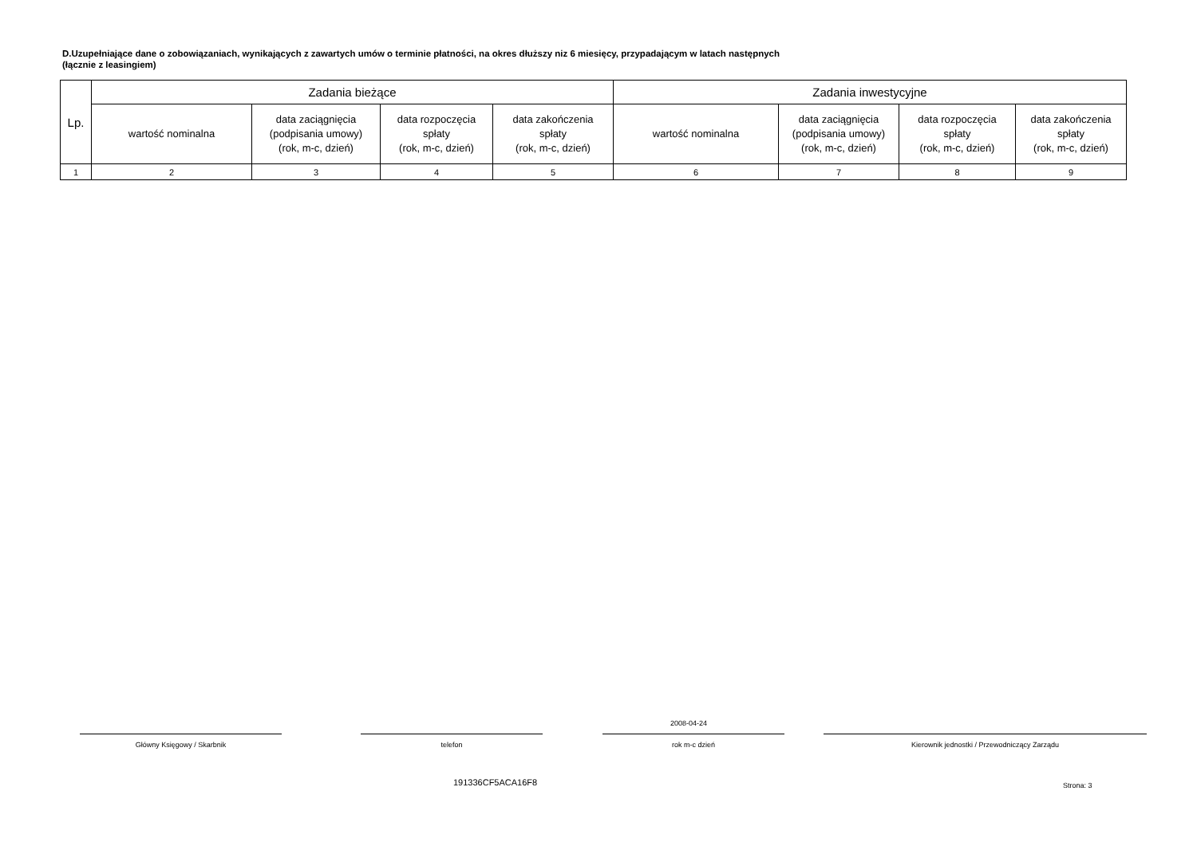D.Uzupełniające dane o zobowiązaniach, wynikających z zawartych umów o terminie płatności, na okres dłuższy niz 6 miesięcy, przypadającym w latach następnych
(łącznie z leasingiem)
| Lp. | Zadania bieżące | | | | Zadania inwestycyjne | | | |
| --- | --- | --- | --- | --- | --- | --- | --- | --- |
| | wartość nominalna | data zaciągnięcia (podpisania umowy) (rok, m-c, dzień) | data rozpoczęcia spłaty (rok, m-c, dzień) | data zakończenia spłaty (rok, m-c, dzień) | wartość nominalna | data zaciągnięcia (podpisania umowy) (rok, m-c, dzień) | data rozpoczęcia spłaty (rok, m-c, dzień) | data zakończenia spłaty (rok, m-c, dzień) |
| 1 | 2 | 3 | 4 | 5 | 6 | 7 | 8 | 9 |
2008-04-24
Główny Księgowy / Skarbnik telefon rok m-c dzień Kierownik jednostki / Przewodniczący Zarządu
191336CF5ACA16F8 Strona: 3